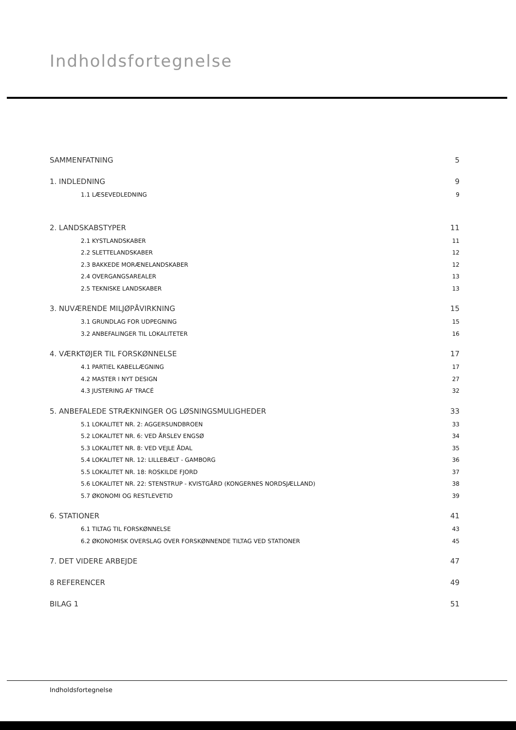Indholdsfortegnelse
SAMMENFATNING 5
1. INDLEDNING 9
1.1 LÆSEVEDLEDNING 9
2. LANDSKABSTYPER 11
2.1 KYSTLANDSKABER 11
2.2 SLETTELANDSKABER 12
2.3 BAKKEDE MORÆNELANDSKABER 12
2.4 OVERGANGSAREALER 13
2.5 TEKNISKE LANDSKABER 13
3. NUVÆRENDE MILJØPÅVIRKNING 15
3.1 GRUNDLAG FOR UDPEGNING 15
3.2 ANBEFALINGER TIL LOKALITETER 16
4. VÆRKTØJER TIL FORSKØNNELSE 17
4.1 PARTIEL KABELLÆGNING 17
4.2 MASTER I NYT DESIGN 27
4.3 JUSTERING AF TRACÉ 32
5. ANBEFALEDE STRÆKNINGER OG LØSNINGSMULIGHEDER 33
5.1 LOKALITET NR. 2: AGGERSUNDBROEN 33
5.2 LOKALITET NR. 6: VED ÅRSLEV ENGSØ 34
5.3 LOKALITET NR. 8: VED VEJLE ÅDAL 35
5.4 LOKALITET NR. 12: LILLEBÆLT - GAMBORG 36
5.5 LOKALITET NR. 18: ROSKILDE FJORD 37
5.6 LOKALITET NR. 22: STENSTRUP - KVISTGÅRD (KONGERNES NORDSJÆLLAND) 38
5.7 ØKONOMI OG RESTLEVETID 39
6. STATIONER 41
6.1 TILTAG TIL FORSKØNNELSE 43
6.2 ØKONOMISK OVERSLAG OVER FORSKØNNENDE TILTAG VED STATIONER 45
7. DET VIDERE ARBEJDE 47
8 REFERENCER 49
BILAG 1 51
Indholdsfortegnelse